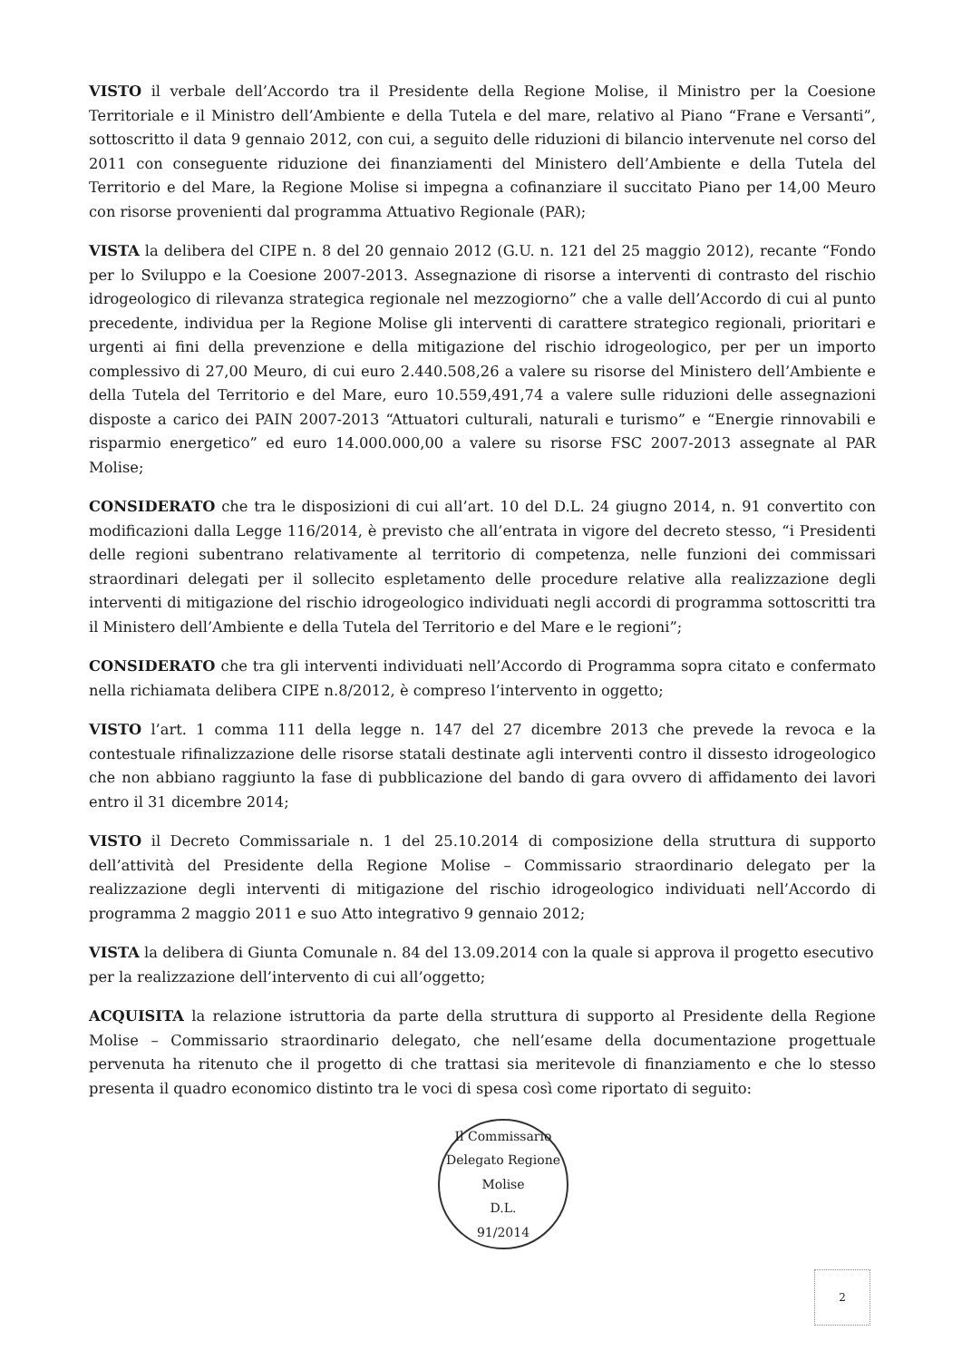VISTO il verbale dell’Accordo tra il Presidente della Regione Molise, il Ministro per la Coesione Territoriale e il Ministro dell’Ambiente e della Tutela e del mare, relativo al Piano “Frane e Versanti”, sottoscritto il data 9 gennaio 2012, con cui, a seguito delle riduzioni di bilancio intervenute nel corso del 2011 con conseguente riduzione dei finanziamenti del Ministero dell’Ambiente e della Tutela del Territorio e del Mare, la Regione Molise si impegna a cofinanziare il succitato Piano per 14,00 Meuro con risorse provenienti dal programma Attuativo Regionale (PAR);
VISTA la delibera del CIPE n. 8 del 20 gennaio 2012 (G.U. n. 121 del 25 maggio 2012), recante “Fondo per lo Sviluppo e la Coesione 2007-2013. Assegnazione di risorse a interventi di contrasto del rischio idrogeologico di rilevanza strategica regionale nel mezzogiorno” che a valle dell’Accordo di cui al punto precedente, individua per la Regione Molise gli interventi di carattere strategico regionali, prioritari e urgenti ai fini della prevenzione e della mitigazione del rischio idrogeologico, per per un importo complessivo di 27,00 Meuro, di cui euro 2.440.508,26 a valere su risorse del Ministero dell’Ambiente e della Tutela del Territorio e del Mare, euro 10.559,491,74 a valere sulle riduzioni delle assegnazioni disposte a carico dei PAIN 2007-2013 “Attuatori culturali, naturali e turismo” e “Energie rinnovabili e risparmio energetico” ed euro 14.000.000,00 a valere su risorse FSC 2007-2013 assegnate al PAR Molise;
CONSIDERATO che tra le disposizioni di cui all’art. 10 del D.L. 24 giugno 2014, n. 91 convertito con modificazioni dalla Legge 116/2014, è previsto che all’entrata in vigore del decreto stesso, “i Presidenti delle regioni subentrano relativamente al territorio di competenza, nelle funzioni dei commissari straordinari delegati per il sollecito espletamento delle procedure relative alla realizzazione degli interventi di mitigazione del rischio idrogeologico individuati negli accordi di programma sottoscritti tra il Ministero dell’Ambiente e della Tutela del Territorio e del Mare e le regioni”;
CONSIDERATO che tra gli interventi individuati nell’Accordo di Programma sopra citato e confermato nella richiamata delibera CIPE n.8/2012, è compreso l’intervento in oggetto;
VISTO l’art. 1 comma 111 della legge n. 147 del 27 dicembre 2013 che prevede la revoca e la contestuale rifinalizzazione delle risorse statali destinate agli interventi contro il dissesto idrogeologico che non abbiano raggiunto la fase di pubblicazione del bando di gara ovvero di affidamento dei lavori entro il 31 dicembre 2014;
VISTO il Decreto Commissariale n. 1 del 25.10.2014 di composizione della struttura di supporto dell’attività del Presidente della Regione Molise – Commissario straordinario delegato per la realizzazione degli interventi di mitigazione del rischio idrogeologico individuati nell’Accordo di programma 2 maggio 2011 e suo Atto integrativo 9 gennaio 2012;
VISTA la delibera di Giunta Comunale n. 84 del 13.09.2014 con la quale si approva il progetto esecutivo per la realizzazione dell’intervento di cui all’oggetto;
ACQUISITA la relazione istruttoria da parte della struttura di supporto al Presidente della Regione Molise – Commissario straordinario delegato, che nell’esame della documentazione progettuale pervenuta ha ritenuto che il progetto di che trattasi sia meritevole di finanziamento e che lo stesso presenta il quadro economico distinto tra le voci di spesa così come riportato di seguito:
Il Commissario Delegato Regione Molise
D.L.
91/2014
2